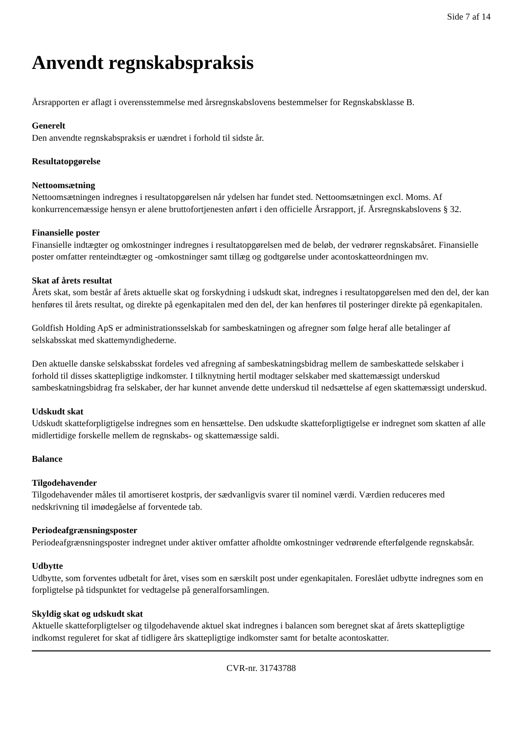Side 7 af 14
Anvendt regnskabspraksis
Årsrapporten er aflagt i overensstemmelse med årsregnskabslovens bestemmelser for Regnskabsklasse B.
Generelt
Den anvendte regnskabspraksis er uændret i forhold til sidste år.
Resultatopgørelse
Nettoomsætning
Nettoomsætningen indregnes i resultatopgørelsen når ydelsen har fundet sted. Nettoomsætningen excl. Moms. Af konkurrencemæssige hensyn er alene bruttofortjenesten anført i den officielle Årsrapport, jf. Årsregnskabslovens § 32.
Finansielle poster
Finansielle indtægter og omkostninger indregnes i resultatopgørelsen med de beløb, der vedrører regnskabsåret. Finansielle poster omfatter renteindtægter og -omkostninger samt tillæg og godtgørelse under acontoskatteordningen mv.
Skat af årets resultat
Årets skat, som består af årets aktuelle skat og forskydning i udskudt skat, indregnes i resultatopgørelsen med den del, der kan henføres til årets resultat, og direkte på egenkapitalen med den del, der kan henføres til posteringer direkte på egenkapitalen.
Goldfish Holding ApS er administrationsselskab for sambeskatningen og afregner som følge heraf alle betalinger af selskabsskat med skattemyndighederne.
Den aktuelle danske selskabsskat fordeles ved afregning af sambeskatningsbidrag mellem de sambeskattede selskaber i forhold til disses skattepligtige indkomster. I tilknytning hertil modtager selskaber med skattemæssigt underskud sambeskatningsbidrag fra selskaber, der har kunnet anvende dette underskud til nedsættelse af egen skattemæssigt underskud.
Udskudt skat
Udskudt skatteforpligtigelse indregnes som en hensættelse. Den udskudte skatteforpligtigelse er indregnet som skatten af alle midlertidige forskelle mellem de regnskabs- og skattemæssige saldi.
Balance
Tilgodehavender
Tilgodehavender måles til amortiseret kostpris, der sædvanligvis svarer til nominel værdi. Værdien reduceres med nedskrivning til imødegåelse af forventede tab.
Periodeafgrænsningsposter
Periodeafgrænsningsposter indregnet under aktiver omfatter afholdte omkostninger vedrørende efterfølgende regnskabsår.
Udbytte
Udbytte, som forventes udbetalt for året, vises som en særskilt post under egenkapitalen. Foreslået udbytte indregnes som en forpligtelse på tidspunktet for vedtagelse på generalforsamlingen.
Skyldig skat og udskudt skat
Aktuelle skatteforpligtelser og tilgodehavende aktuel skat indregnes i balancen som beregnet skat af årets skattepligtige indkomst reguleret for skat af tidligere års skattepligtige indkomster samt for betalte acontoskatter.
CVR-nr. 31743788